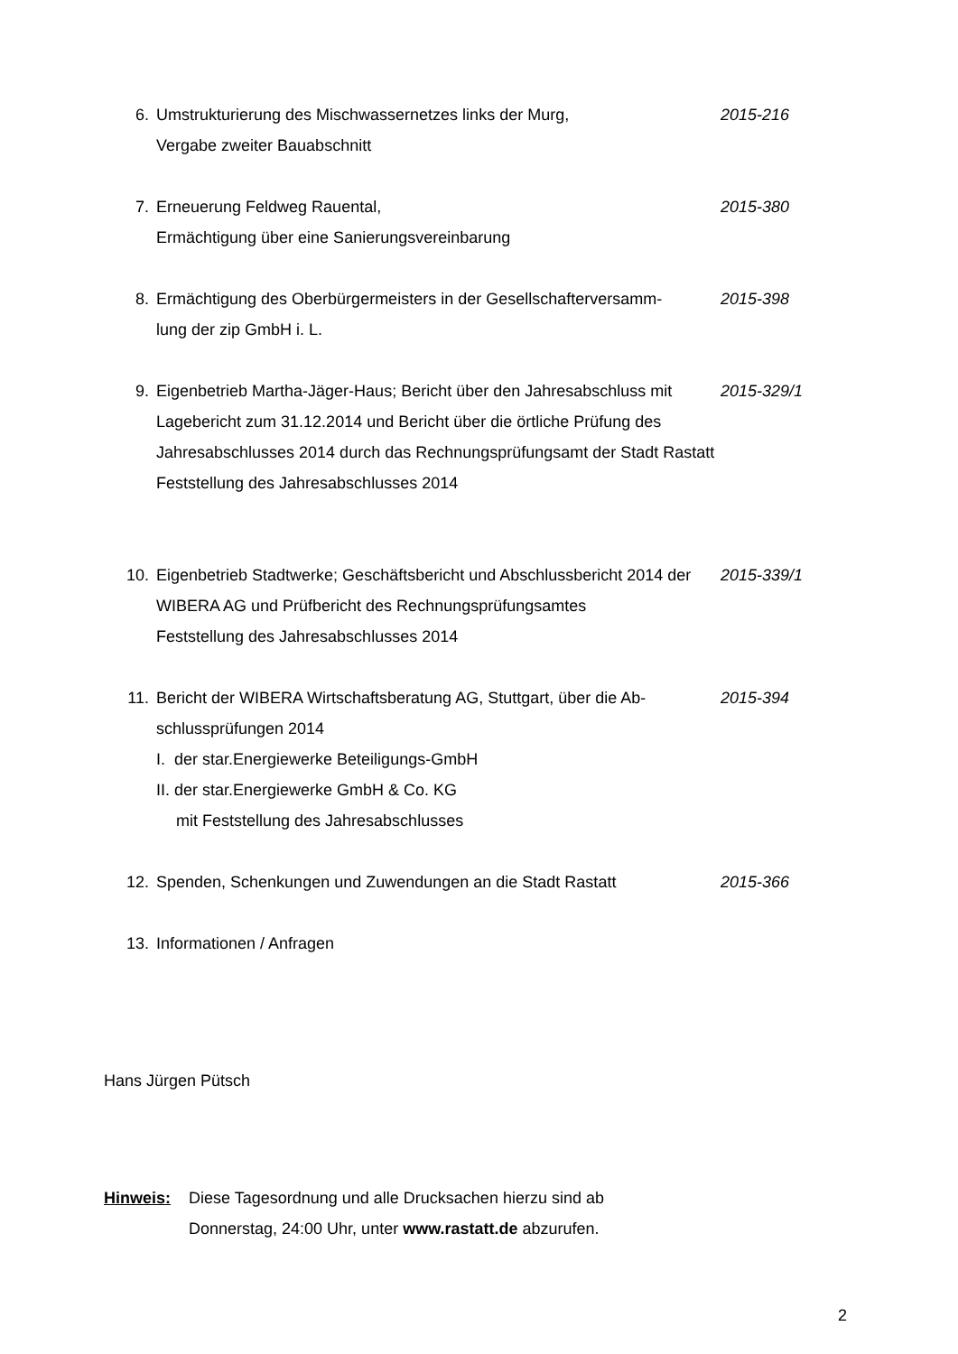6. Umstrukturierung des Mischwassernetzes links der Murg,
Vergabe zweiter Bauabschnitt
2015-216
7. Erneuerung Feldweg Rauental,
Ermächtigung über eine Sanierungsvereinbarung
2015-380
8. Ermächtigung des Oberbürgermeisters in der Gesellschafterversamm-
lung der zip GmbH i. L.
2015-398
9. Eigenbetrieb Martha-Jäger-Haus; Bericht über den Jahresabschluss mit Lagebericht zum 31.12.2014 und Bericht über die örtliche Prüfung des Jahresabschlusses 2014 durch das Rechnungsprüfungsamt der Stadt Rastatt
Feststellung des Jahresabschlusses 2014
2015-329/1
10. Eigenbetrieb Stadtwerke; Geschäftsbericht und Abschlussbericht 2014 der WIBERA AG und Prüfbericht des Rechnungsprüfungsamtes
Feststellung des Jahresabschlusses 2014
2015-339/1
11. Bericht der WIBERA Wirtschaftsberatung AG, Stuttgart, über die Ab-
schlussprüfungen 2014
I. der star.Energiewerke Beteiligungs-GmbH
II. der star.Energiewerke GmbH & Co. KG
mit Feststellung des Jahresabschlusses
2015-394
12. Spenden, Schenkungen und Zuwendungen an die Stadt Rastatt 2015-366
13. Informationen / Anfragen
Hans Jürgen Pütsch
Hinweis: Diese Tagesordnung und alle Drucksachen hierzu sind ab
Donnerstag, 24:00 Uhr, unter www.rastatt.de abzurufen.
2